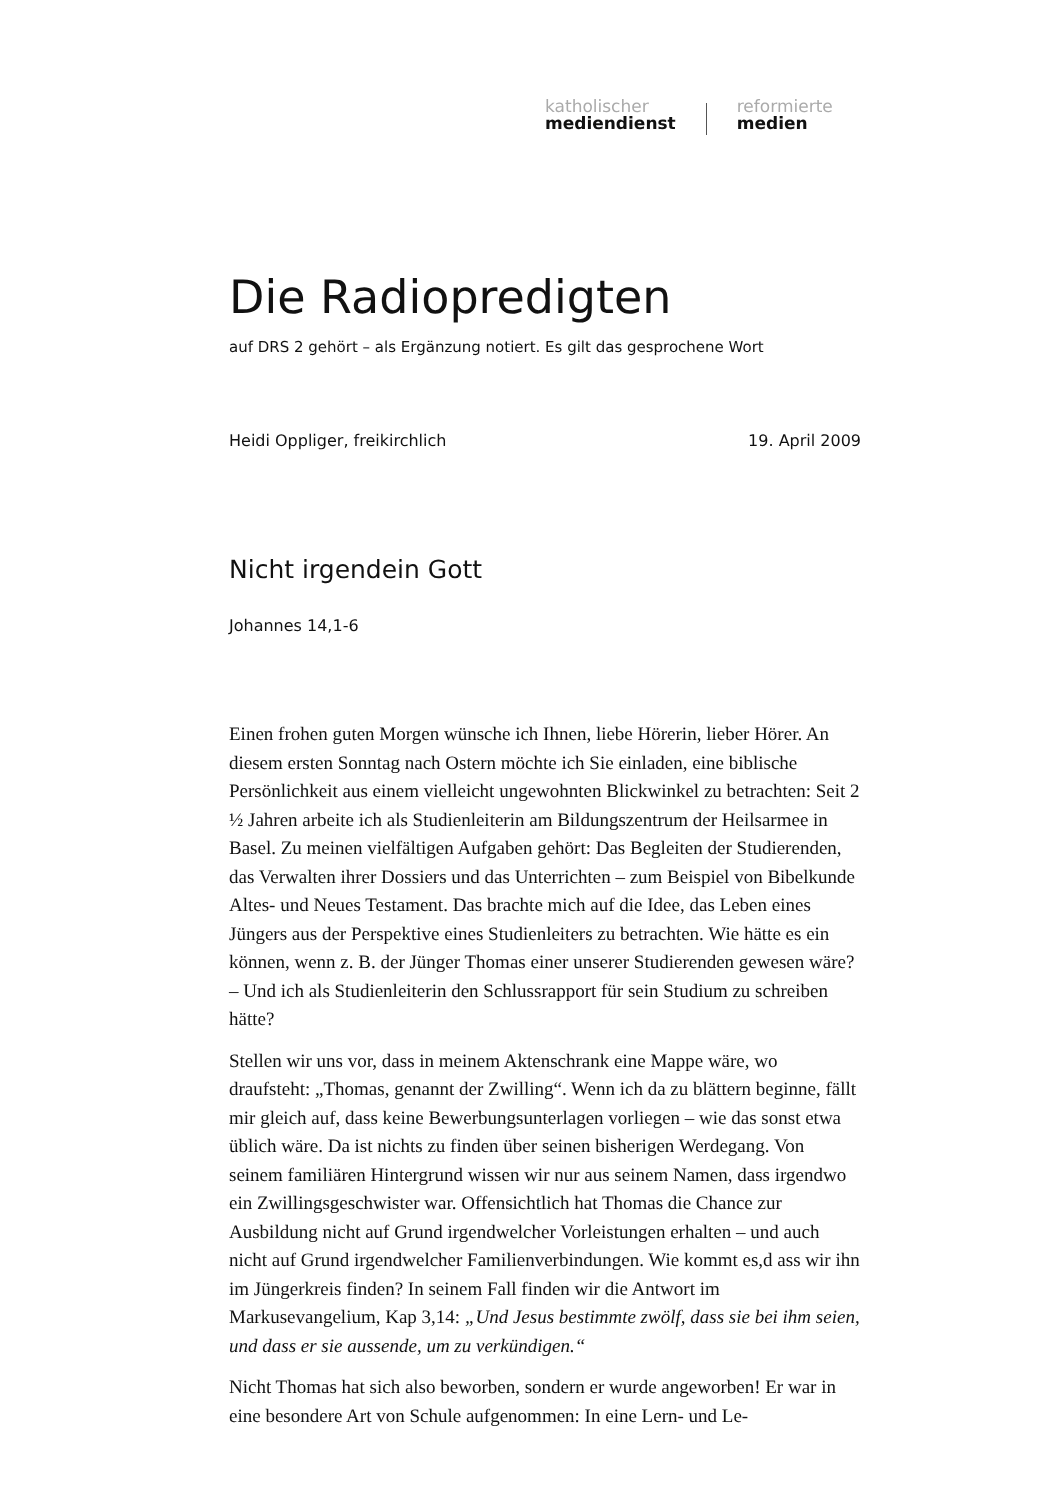katholischer
mediendienst
reformierte
medien
Die Radiopredigten
auf DRS 2 gehört – als Ergänzung notiert. Es gilt das gesprochene Wort
Heidi Oppliger, freikirchlich 19. April 2009
Nicht irgendein Gott
Johannes 14,1-6
Einen frohen guten Morgen wünsche ich Ihnen, liebe Hörerin, lieber Hörer. An diesem ersten Sonntag nach Ostern möchte ich Sie einladen, eine biblische Persönlichkeit aus einem vielleicht ungewohnten Blickwinkel zu betrachten: Seit 2 ½ Jahren arbeite ich als Studienleiterin am Bildungszentrum der Heilsarmee in Basel. Zu meinen vielfältigen Aufgaben gehört: Das Begleiten der Studierenden, das Verwalten ihrer Dossiers und das Unterrichten – zum Beispiel von Bibelkunde Altes- und Neues Testament. Das brachte mich auf die Idee, das Leben eines Jüngers aus der Perspektive eines Studienleiters zu betrachten. Wie hätte es ein können, wenn z. B. der Jünger Thomas einer unserer Studierenden gewesen wäre? – Und ich als Studienleiterin den Schlussrapport für sein Studium zu schreiben hätte?
Stellen wir uns vor, dass in meinem Aktenschrank eine Mappe wäre, wo draufsteht: „Thomas, genannt der Zwilling“. Wenn ich da zu blättern beginne, fällt mir gleich auf, dass keine Bewerbungsunterlagen vorliegen – wie das sonst etwa üblich wäre. Da ist nichts zu finden über seinen bisherigen Werdegang. Von seinem familiären Hintergrund wissen wir nur aus seinem Namen, dass irgendwo ein Zwillingsgeschwister war. Offensichtlich hat Thomas die Chance zur Ausbildung nicht auf Grund irgendwelcher Vorleistungen erhalten – und auch nicht auf Grund irgendwelcher Familienverbindungen. Wie kommt es,d ass wir ihn im Jüngerkreis finden? In seinem Fall finden wir die Antwort im Markusevangelium, Kap 3,14: „Und Jesus bestimmte zwölf, dass sie bei ihm seien, und dass er sie aussende, um zu verkündigen.“
Nicht Thomas hat sich also beworben, sondern er wurde angeworben! Er war in eine besondere Art von Schule aufgenommen: In eine Lern- und Le-